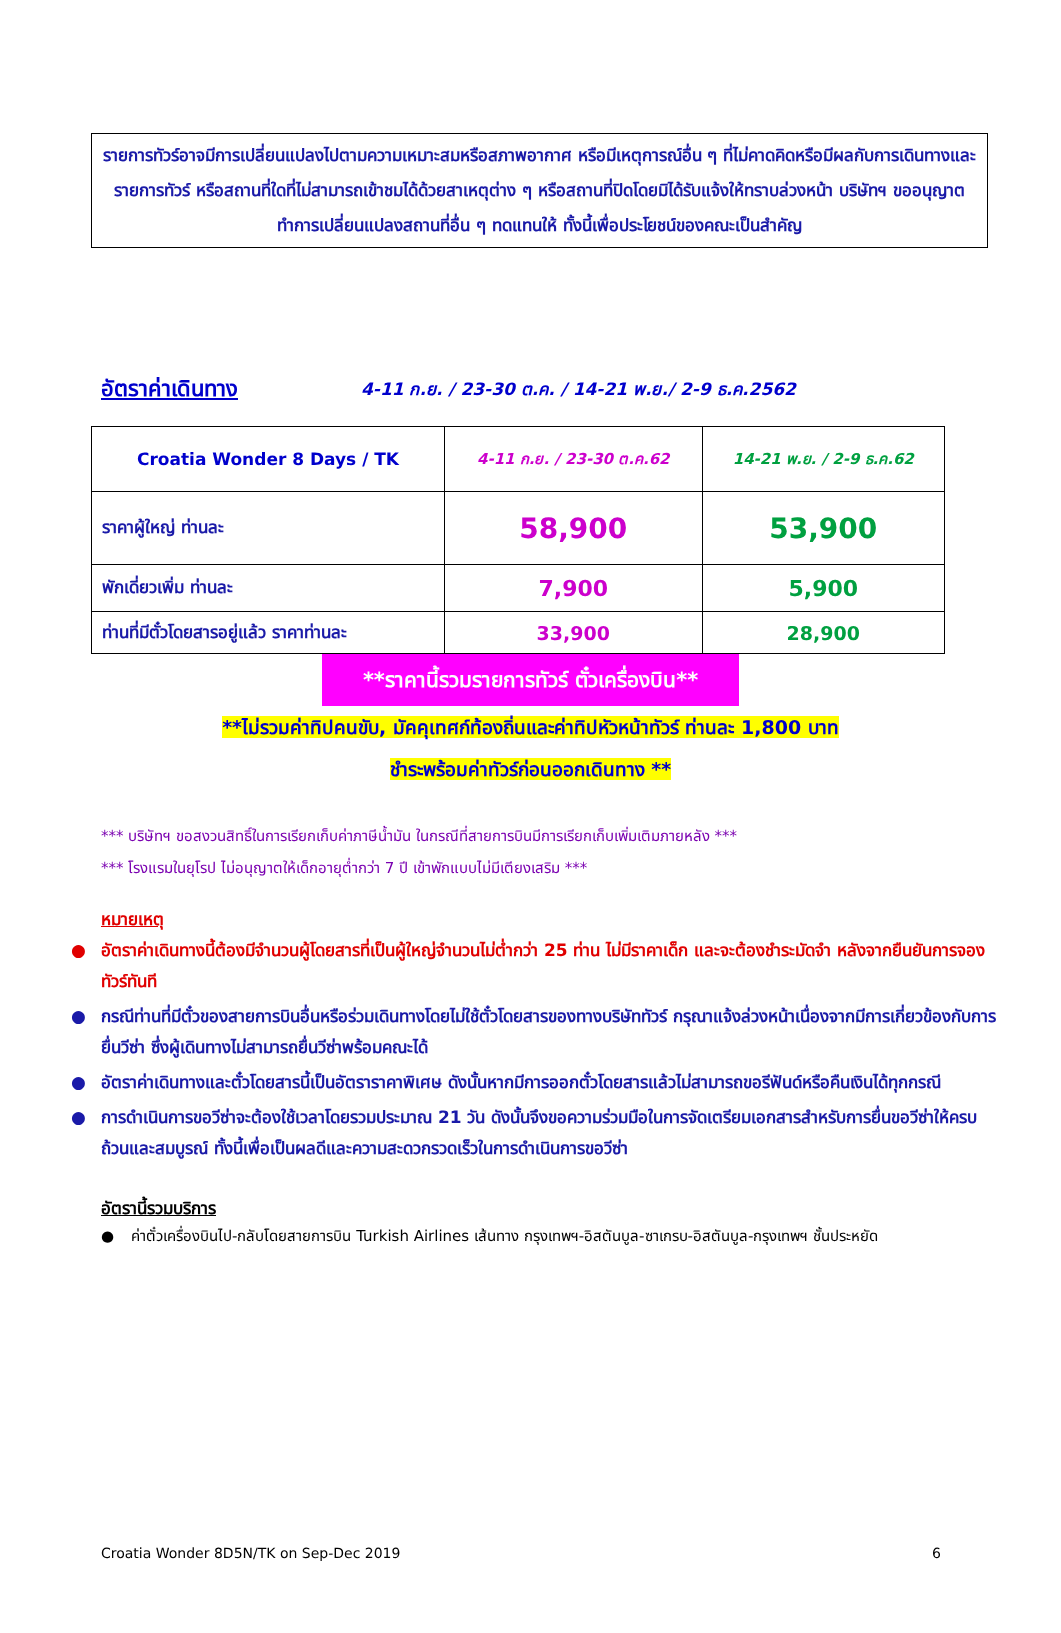รายการทัวร์อาจมีการเปลี่ยนแปลงไปตามความเหมาะสมหรือสภาพอากาศ หรือมีเหตุการณ์อื่น ๆ ที่ไม่คาดคิดหรือมีผลกับการเดินทางและรายการทัวร์ หรือสถานที่ใดที่ไม่สามารถเข้าชมได้ด้วยสาเหตุต่าง ๆ หรือสถานที่ปิดโดยมิได้รับแจ้งให้ทราบล่วงหน้า บริษัทฯ ขออนุญาตทำการเปลี่ยนแปลงสถานที่อื่น ๆ ทดแทนให้ ทั้งนี้เพื่อประโยชน์ของคณะเป็นสำคัญ
อัตราค่าเดินทาง
4-11 ก.ย. / 23-30 ต.ค. / 14-21 พ.ย./ 2-9 ธ.ค.2562
| Croatia Wonder 8 Days / TK | 4-11 ก.ย. / 23-30 ต.ค.62 | 14-21 พ.ย. / 2-9 ธ.ค.62 |
| --- | --- | --- |
| ราคาผู้ใหญ่ ท่านละ | 58,900 | 53,900 |
| พักเดี่ยวเพิ่ม ท่านละ | 7,900 | 5,900 |
| ท่านที่มีตั๋วโดยสารอยู่แล้ว ราคาท่านละ | 33,900 | 28,900 |
**ราคานี้รวมรายการทัวร์ ตั๋วเครื่องบิน**
**ไม่รวมค่าทิปคนขับ, มัคคุเทศก์ท้องถิ่นและค่าทิปหัวหน้าทัวร์ ท่านละ 1,800 บาท
ชำระพร้อมค่าทัวร์ก่อนออกเดินทาง **
*** บริษัทฯ ขอสงวนสิทธิ์ในการเรียกเก็บค่าภาษีน้ำมัน ในกรณีที่สายการบินมีการเรียกเก็บเพิ่มเติมภายหลัง ***
*** โรงแรมในยุโรป ไม่อนุญาตให้เด็กอายุต่ำกว่า 7 ปี เข้าพักแบบไม่มีเตียงเสริม ***
หมายเหตุ
● อัตราค่าเดินทางนี้ต้องมีจำนวนผู้โดยสารที่เป็นผู้ใหญ่จำนวนไม่ต่ำกว่า 25 ท่าน ไม่มีราคาเด็ก และจะต้องชำระมัดจำ หลังจากยืนยันการจองทัวร์ทันที
● กรณีท่านที่มีตั๋วของสายการบินอื่นหรือร่วมเดินทางโดยไม่ใช้ตั๋วโดยสารของทางบริษัททัวร์ กรุณาแจ้งล่วงหน้าเนื่องจากมีการเกี่ยวข้องกับการยื่นวีซ่า ซึ่งผู้เดินทางไม่สามารถยื่นวีซ่าพร้อมคณะได้
● อัตราค่าเดินทางและตั๋วโดยสารนี้เป็นอัตราราคาพิเศษ ดังนั้นหากมีการออกตั๋วโดยสารแล้วไม่สามารถขอรีฟันด์หรือคืนเงินได้ทุกกรณี
● การดำเนินการขอวีซ่าจะต้องใช้เวลาโดยรวมประมาณ 21 วัน ดังนั้นจึงขอความร่วมมือในการจัดเตรียมเอกสารสำหรับการยื่นขอวีซ่าให้ครบถ้วนและสมบูรณ์ ทั้งนี้เพื่อเป็นผลดีและความสะดวกรวดเร็วในการดำเนินการขอวีซ่า
อัตรานี้รวมบริการ
● ค่าตั๋วเครื่องบินไป-กลับโดยสายการบิน Turkish Airlines เส้นทาง กรุงเทพฯ-อิสตันบูล-ซาเกรบ-อิสตันบูล-กรุงเทพฯ ชั้นประหยัด
Croatia Wonder 8D5N/TK on Sep-Dec 2019 6